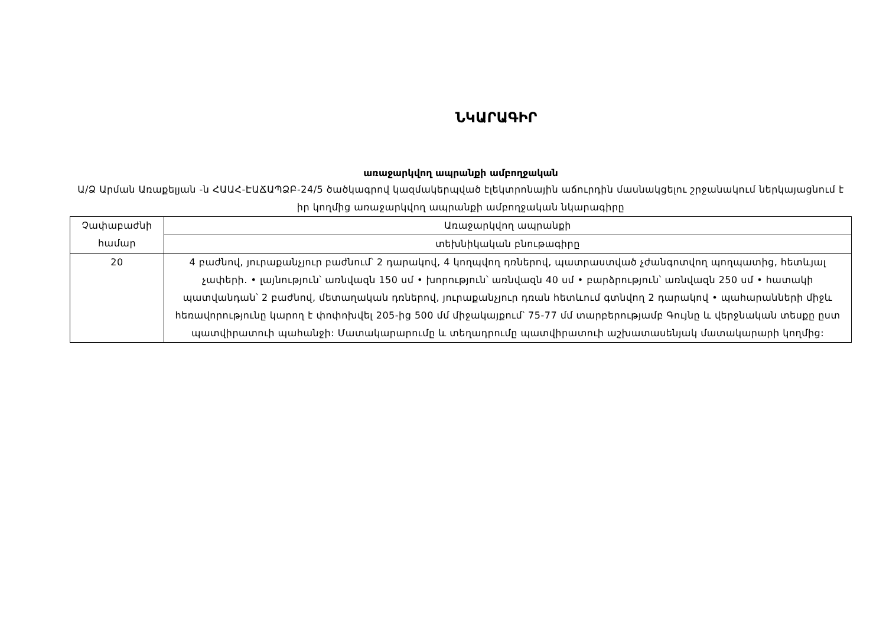ՆԿԱՐԱԳԻՐ
առաջարկվող ապրանքի ամբողջական
Ա/Ձ Արման Առաքելյան -ն ՀԱԱՀ-ԷԱՃԱՊՁԲ-24/5 ծածկագրով կազմակերպված էլեկտրոնային աճուրդին մասնակցելու շրջանակում ներկայացնում է իր կողմից առաջարկվող ապրանքի ամբողջական նկարագիրը
| Չափաբաժնի համար | Առաջարկվող ապրանքի |
| | տեխնիկական բնութագիրը |
| 20 | 4 բաժնով, յուրաքանչյուր բաժնում՝ 2 դարակով, 4 կողպվող դռներով, պատրաստված չժանգոտվող պողպատից, հետևյալ չափերի. • լայնություն՝ առնվազն 150 սմ • խորություն՝ առնվազն 40 սմ • բարձրություն՝ առնվազն 250 սմ • հատակի պատվանդան՝ 2 բաժնով, մետաղական դռներով, յուրաքանչյուր դռան հետևում գտնվող 2 դարակով • պահարանների միջև հեռավորությունը կարող է փոփոխվել 205-ից 500 մմ միջակայքում՝ 75-77 մմ տարբերությամբ Գույնը և վերջնական տեսքը ըստ պատվիրատուի պահանջի: Մատակարարումը և տեղադրումը պատվիրատուի աշխատասենյակ մատակարարի կողմից: |